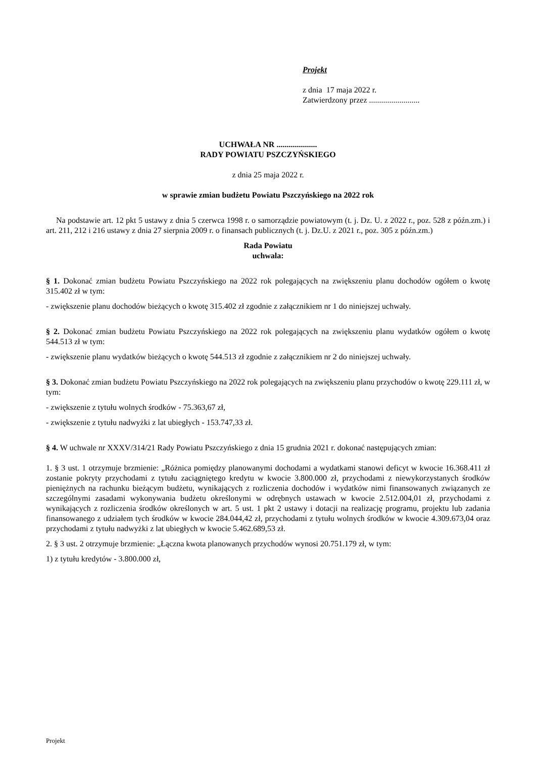Projekt
z dnia 17 maja 2022 r.
Zatwierdzony przez .........................
UCHWAŁA NR ....................
RADY POWIATU PSZCZYŃSKIEGO
z dnia 25 maja 2022 r.
w sprawie zmian budżetu Powiatu Pszczyńskiego na 2022 rok
Na podstawie art. 12 pkt 5 ustawy z dnia 5 czerwca 1998 r. o samorządzie powiatowym (t. j. Dz. U. z 2022 r., poz. 528 z późn.zm.) i art. 211, 212 i 216 ustawy z dnia 27 sierpnia 2009 r. o finansach publicznych (t. j. Dz.U. z 2021 r., poz. 305 z późn.zm.)
Rada Powiatu
uchwala:
§ 1. Dokonać zmian budżetu Powiatu Pszczyńskiego na 2022 rok polegających na zwiększeniu planu dochodów ogółem o kwotę 315.402 zł w tym:
- zwiększenie planu dochodów bieżących o kwotę 315.402 zł zgodnie z załącznikiem nr 1 do niniejszej uchwały.
§ 2. Dokonać zmian budżetu Powiatu Pszczyńskiego na 2022 rok polegających na zwiększeniu planu wydatków ogółem o kwotę 544.513 zł w tym:
- zwiększenie planu wydatków bieżących o kwotę 544.513 zł zgodnie z załącznikiem nr 2 do niniejszej uchwały.
§ 3. Dokonać zmian budżetu Powiatu Pszczyńskiego na 2022 rok polegających na zwiększeniu planu przychodów o kwotę 229.111 zł, w tym:
- zwiększenie z tytułu wolnych środków - 75.363,67 zł,
- zwiększenie z tytułu nadwyżki z lat ubiegłych - 153.747,33 zł.
§ 4. W uchwale nr XXXV/314/21 Rady Powiatu Pszczyńskiego z dnia 15 grudnia 2021 r. dokonać następujących zmian:
1. § 3 ust. 1 otrzymuje brzmienie: „Różnica pomiędzy planowanymi dochodami a wydatkami stanowi deficyt w kwocie 16.368.411 zł zostanie pokryty przychodami z tytułu zaciągniętego kredytu w kwocie 3.800.000 zł, przychodami z niewykorzystanych środków pieniężnych na rachunku bieżącym budżetu, wynikających z rozliczenia dochodów i wydatków nimi finansowanych związanych ze szczególnymi zasadami wykonywania budżetu określonymi w odrębnych ustawach w kwocie 2.512.004,01 zł, przychodami z wynikających z rozliczenia środków określonych w art. 5 ust. 1 pkt 2 ustawy i dotacji na realizację programu, projektu lub zadania finansowanego z udziałem tych środków w kwocie 284.044,42 zł, przychodami z tytułu wolnych środków w kwocie 4.309.673,04 oraz przychodami z tytułu nadwyżki z lat ubiegłych w kwocie 5.462.689,53 zł.
2. § 3 ust. 2 otrzymuje brzmienie: „Łączna kwota planowanych przychodów wynosi 20.751.179 zł, w tym:
1) z tytułu kredytów - 3.800.000 zł,
Projekt